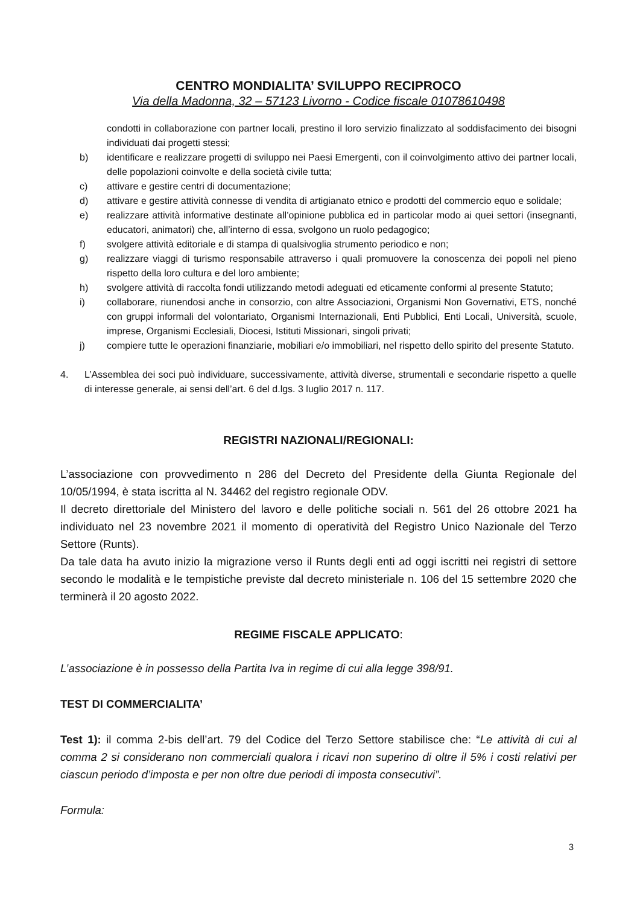CENTRO MONDIALITA’ SVILUPPO RECIPROCO
Via della Madonna, 32 – 57123 Livorno - Codice fiscale 01078610498
condotti in collaborazione con partner locali, prestino il loro servizio finalizzato al soddisfacimento dei bisogni individuati dai progetti stessi;
b) identificare e realizzare progetti di sviluppo nei Paesi Emergenti, con il coinvolgimento attivo dei partner locali, delle popolazioni coinvolte e della società civile tutta;
c) attivare e gestire centri di documentazione;
d) attivare e gestire attività connesse di vendita di artigianato etnico e prodotti del commercio equo e solidale;
e) realizzare attività informative destinate all’opinione pubblica ed in particolar modo ai quei settori (insegnanti, educatori, animatori) che, all’interno di essa, svolgono un ruolo pedagogico;
f) svolgere attività editoriale e di stampa di qualsivoglia strumento periodico e non;
g) realizzare viaggi di turismo responsabile attraverso i quali promuovere la conoscenza dei popoli nel pieno rispetto della loro cultura e del loro ambiente;
h) svolgere attività di raccolta fondi utilizzando metodi adeguati ed eticamente conformi al presente Statuto;
i) collaborare, riunendosi anche in consorzio, con altre Associazioni, Organismi Non Governativi, ETS, nonché con gruppi informali del volontariato, Organismi Internazionali, Enti Pubblici, Enti Locali, Università, scuole, imprese, Organismi Ecclesiali, Diocesi, Istituti Missionari, singoli privati;
j) compiere tutte le operazioni finanziarie, mobiliari e/o immobiliari, nel rispetto dello spirito del presente Statuto.
4. L’Assemblea dei soci può individuare, successivamente, attività diverse, strumentali e secondarie rispetto a quelle di interesse generale, ai sensi dell’art. 6 del d.lgs. 3 luglio 2017 n. 117.
REGISTRI NAZIONALI/REGIONALI:
L’associazione con provvedimento n 286 del Decreto del Presidente della Giunta Regionale del 10/05/1994, è stata iscritta al N. 34462 del registro regionale ODV.
Il decreto direttoriale del Ministero del lavoro e delle politiche sociali n. 561 del 26 ottobre 2021 ha individuato nel 23 novembre 2021 il momento di operatività del Registro Unico Nazionale del Terzo Settore (Runts).
Da tale data ha avuto inizio la migrazione verso il Runts degli enti ad oggi iscritti nei registri di settore secondo le modalità e le tempistiche previste dal decreto ministeriale n. 106 del 15 settembre 2020 che terminerà il 20 agosto 2022.
REGIME FISCALE APPLICATO:
L’associazione è in possesso della Partita Iva in regime di cui alla legge 398/91.
TEST DI COMMERCIALITA’
Test 1): il comma 2-bis dell’art. 79 del Codice del Terzo Settore stabilisce che: “Le attività di cui al comma 2 si considerano non commerciali qualora i ricavi non superino di oltre il 5% i costi relativi per ciascun periodo d’imposta e per non oltre due periodi di imposta consecutivi”.
Formula:
3